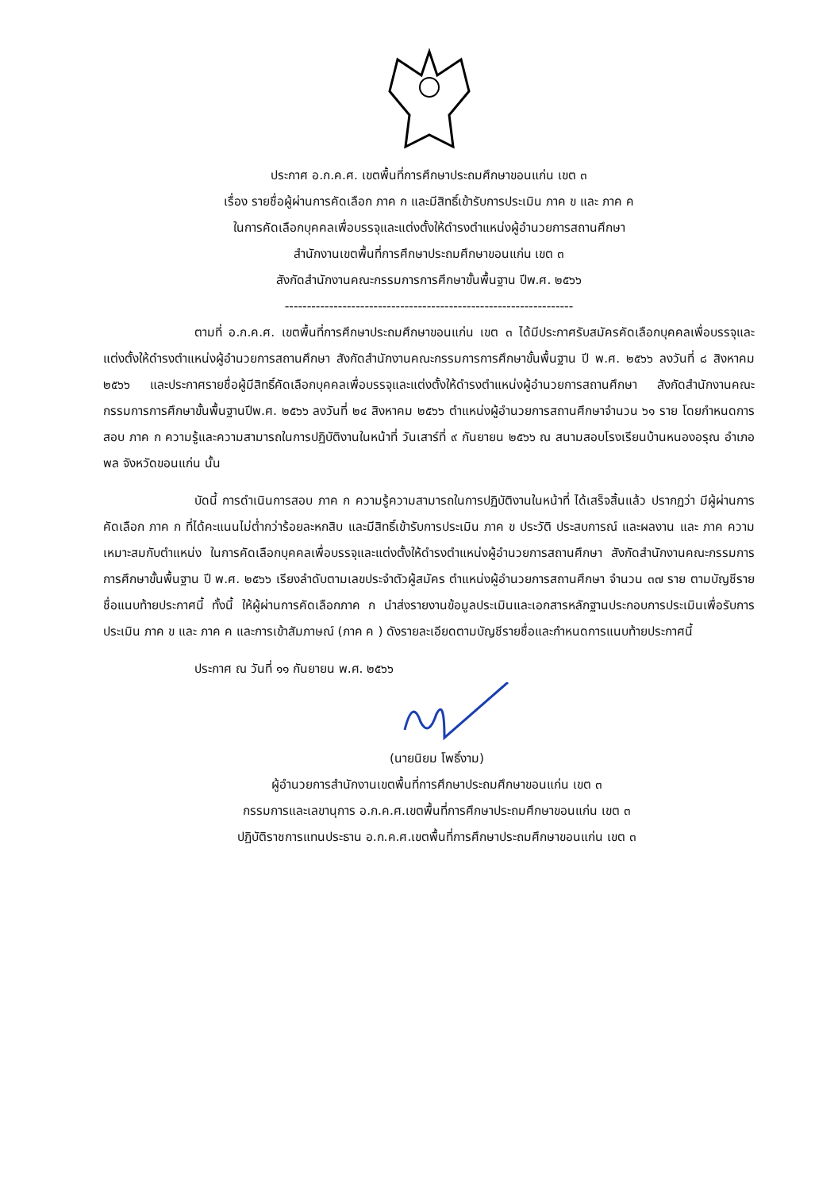ประกาศ อ.ก.ค.ศ. เขตพื้นที่การศึกษาประถมศึกษาขอนแก่น เขต ๓
เรื่อง รายชื่อผู้ผ่านการคัดเลือก ภาค ก และมีสิทธิ์เข้ารับการประเมิน ภาค ข และ ภาค ค
ในการคัดเลือกบุคคลเพื่อบรรจุและแต่งตั้งให้ดำรงตำแหน่งผู้อำนวยการสถานศึกษา
สำนักงานเขตพื้นที่การศึกษาประถมศึกษาขอนแก่น เขต ๓
สังกัดสำนักงานคณะกรรมการการศึกษาขั้นพื้นฐาน ปีพ.ศ. ๒๕๖๖
-----------------------------------------------------------------
ตามที่ อ.ก.ค.ศ. เขตพื้นที่การศึกษาประถมศึกษาขอนแก่น เขต ๓ ได้มีประกาศรับสมัครคัดเลือกบุคคลเพื่อบรรจุและแต่งตั้งให้ดำรงตำแหน่งผู้อำนวยการสถานศึกษา สังกัดสำนักงานคณะกรรมการการศึกษาขั้นพื้นฐาน ปี พ.ศ. ๒๕๖๖ ลงวันที่ ๘ สิงหาคม ๒๕๖๖ และประกาศรายชื่อผู้มีสิทธิ์คัดเลือกบุคคลเพื่อบรรจุและแต่งตั้งให้ดำรงตำแหน่งผู้อำนวยการสถานศึกษา สังกัดสำนักงานคณะกรรมการการศึกษาขั้นพื้นฐานปีพ.ศ. ๒๕๖๖ ลงวันที่ ๒๔ สิงหาคม ๒๕๖๖ ตำแหน่งผู้อำนวยการสถานศึกษาจำนวน ๖๑ ราย โดยกำหนดการสอบ ภาค ก ความรู้และความสามารถในการปฏิบัติงานในหน้าที่ วันเสาร์ที่ ๙ กันยายน ๒๕๖๖ ณ สนามสอบโรงเรียนบ้านหนองอรุณ อำเภอพล จังหวัดขอนแก่น นั้น
บัดนี้ การดำเนินการสอบ ภาค ก ความรู้ความสามารถในการปฏิบัติงานในหน้าที่ ได้เสร็จสิ้นแล้ว ปรากฏว่า มีผู้ผ่านการคัดเลือก ภาค ก ที่ได้คะแนนไม่ต่ำกว่าร้อยละหกสิบ และมีสิทธิ์เข้ารับการประเมิน ภาค ข ประวัติ ประสบการณ์ และผลงาน และ ภาค ความเหมาะสมกับตำแหน่ง ในการคัดเลือกบุคคลเพื่อบรรจุและแต่งตั้งให้ดำรงตำแหน่งผู้อำนวยการสถานศึกษา สังกัดสำนักงานคณะกรรมการการศึกษาขั้นพื้นฐาน ปี พ.ศ. ๒๕๖๖ เรียงลำดับตามเลขประจำตัวผู้สมัคร ตำแหน่งผู้อำนวยการสถานศึกษา จำนวน ๓๗ ราย ตามบัญชีรายชื่อแนบท้ายประกาศนี้ ทั้งนี้ ให้ผู้ผ่านการคัดเลือกภาค ก นำส่งรายงานข้อมูลประเมินและเอกสารหลักฐานประกอบการประเมินเพื่อรับการประเมิน ภาค ข และ ภาค ค และการเข้าสัมภาษณ์ (ภาค ค ) ดังรายละเอียดตามบัญชีรายชื่อและกำหนดการแนบท้ายประกาศนี้
ประกาศ ณ วันที่ ๑๑ กันยายน พ.ศ. ๒๕๖๖
(นายนิยม โพธิ์งาม)
ผู้อำนวยการสำนักงานเขตพื้นที่การศึกษาประถมศึกษาขอนแก่น เขต ๓
กรรมการและเลขานุการ อ.ก.ค.ศ.เขตพื้นที่การศึกษาประถมศึกษาขอนแก่น เขต ๓
ปฏิบัติราชการแทนประธาน อ.ก.ค.ศ.เขตพื้นที่การศึกษาประถมศึกษาขอนแก่น เขต ๓